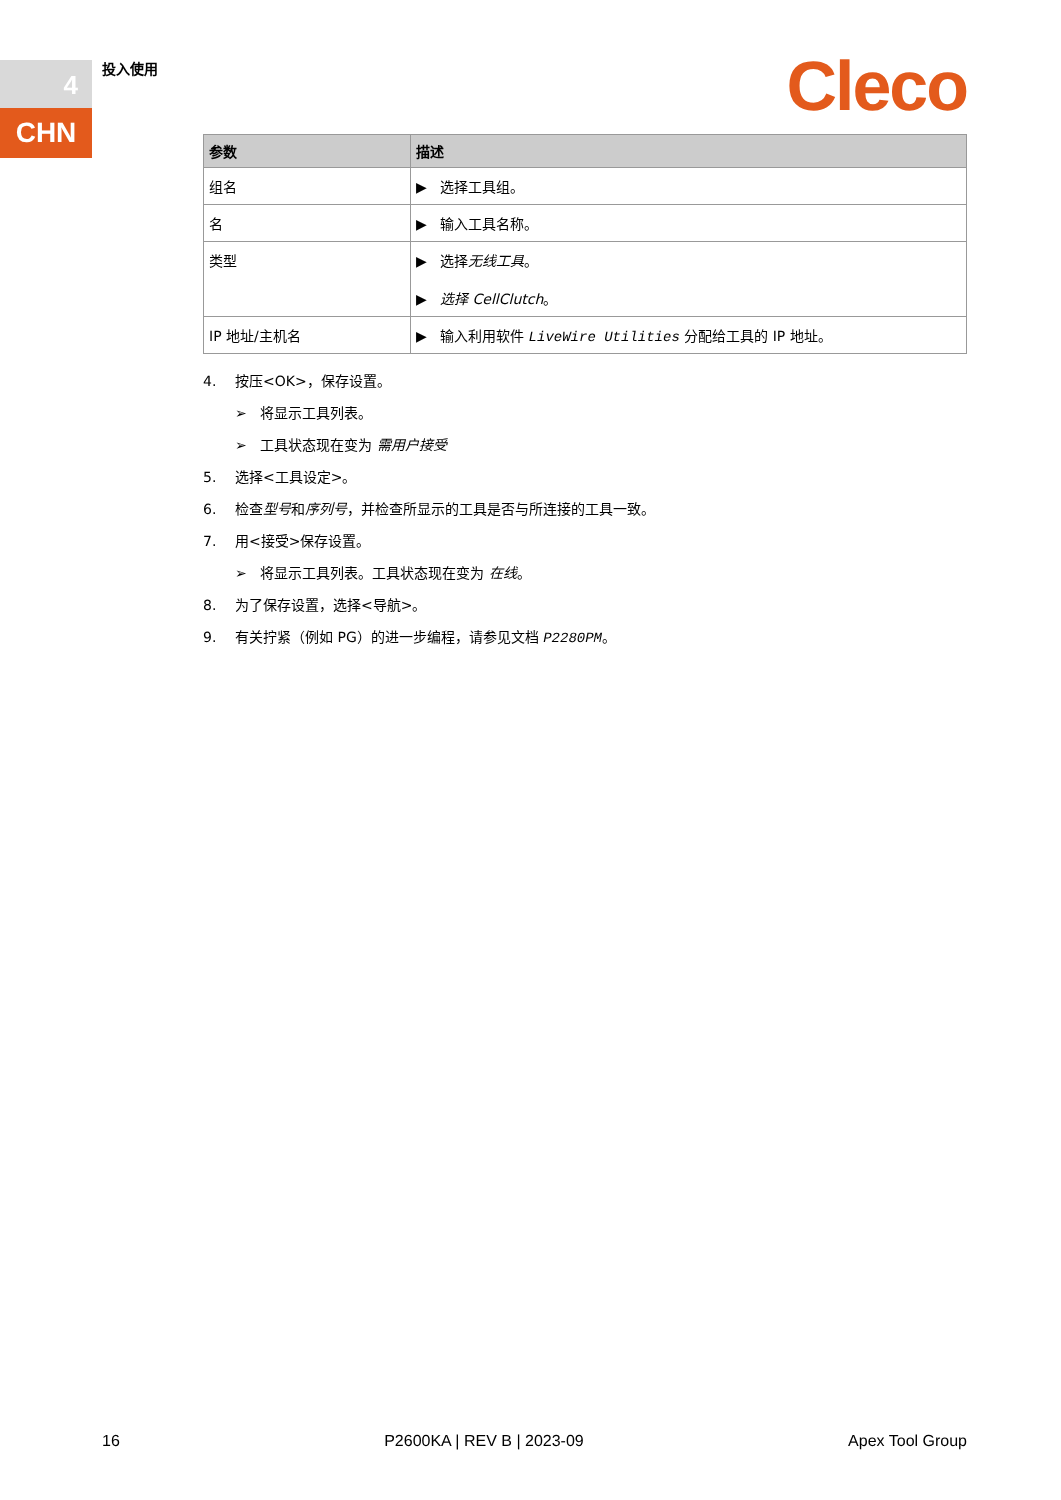4
CHN
投入使用 Cleco
| 参数 | 描述 |
| --- | --- |
| 组名 | ▶ 选择工具组。 |
| 名 | ▶ 输入工具名称。 |
| 类型 | ▶ 选择 无线工具 。 ▶ 选择 CellClutch 。 |
| IP 地址/主机名 | ▶ 输入利用软件 LiveWire Utilities 分配给工具的 IP 地址。 |
4. 按压<OK>，保存设置。
➢ 将显示工具列表。
➢ 工具状态现在变为 需用户接受
5. 选择<工具设定>。
6. 检查型号和序列号，并检查所显示的工具是否与所连接的工具一致。
7. 用<接受>保存设置。
➢ 将显示工具列表。工具状态现在变为 在线。
8. 为了保存设置，选择<导航>。
9. 有关拧紧（例如 PG）的进一步编程，请参见文档 P2280PM。
16 P2600KA | REV B | 2023-09 Apex Tool Group